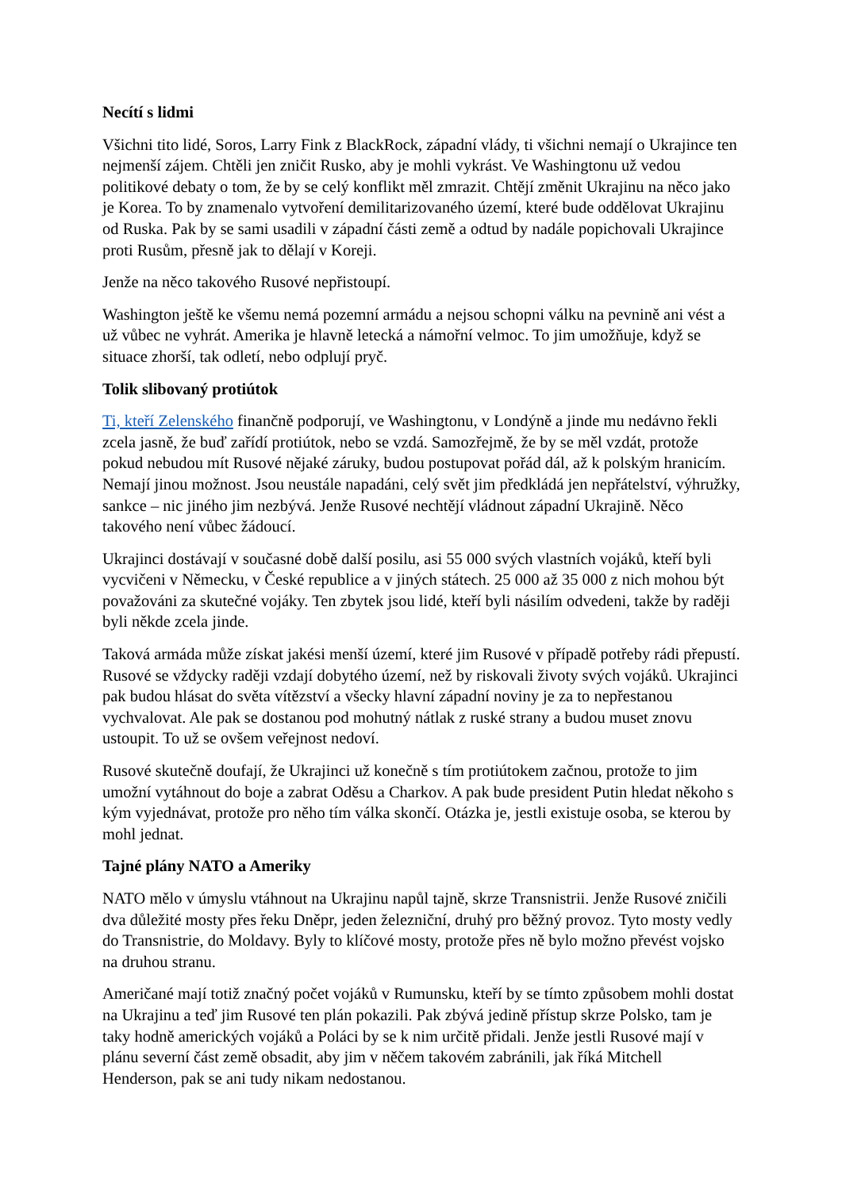Necítí s lidmi
Všichni tito lidé, Soros, Larry Fink z BlackRock, západní vlády, ti všichni nemají o Ukrajince ten nejmenší zájem. Chtěli jen zničit Rusko, aby je mohli vykrást. Ve Washingtonu už vedou politikové debaty o tom, že by se celý konflikt měl zmrazit. Chtějí změnit Ukrajinu na něco jako je Korea. To by znamenalo vytvoření demilitarizovaného území, které bude oddělovat Ukrajinu od Ruska. Pak by se sami usadili v západní části země a odtud by nadále popichovali Ukrajince proti Rusům, přesně jak to dělají v Koreji.
Jenže na něco takového Rusové nepřistoupí.
Washington ještě ke všemu nemá pozemní armádu a nejsou schopni válku na pevnině ani vést a už vůbec ne vyhrát. Amerika je hlavně letecká a námořní velmoc. To jim umožňuje, když se situace zhorší, tak odletí, nebo odplují pryč.
Tolik slibovaný protiútok
Ti, kteří Zelenského finančně podporují, ve Washingtonu, v Londýně a jinde mu nedávno řekli zcela jasně, že buď zařídí protiútok, nebo se vzdá. Samozřejmě, že by se měl vzdát, protože pokud nebudou mít Rusové nějaké záruky, budou postupovat pořád dál, až k polským hranicím. Nemají jinou možnost. Jsou neustále napadáni, celý svět jim předkládá jen nepřátelství, výhružky, sankce – nic jiného jim nezbývá. Jenže Rusové nechtějí vládnout západní Ukrajině. Něco takového není vůbec žádoucí.
Ukrajinci dostávají v současné době další posilu, asi 55 000 svých vlastních vojáků, kteří byli vycvičeni v Německu, v České republice a v jiných státech. 25 000 až 35 000 z nich mohou být považováni za skutečné vojáky. Ten zbytek jsou lidé, kteří byli násilím odvedeni, takže by raději byli někde zcela jinde.
Taková armáda může získat jakési menší území, které jim Rusové v případě potřeby rádi přepustí. Rusové se vždycky raději vzdají dobytého území, než by riskovali životy svých vojáků. Ukrajinci pak budou hlásat do světa vítězství a všecky hlavní západní noviny je za to nepřestanou vychvalovat. Ale pak se dostanou pod mohutný nátlak z ruské strany a budou muset znovu ustoupit. To už se ovšem veřejnost nedoví.
Rusové skutečně doufají, že Ukrajinci už konečně s tím protiútokem začnou, protože to jim umožní vytáhnout do boje a zabrat Oděsu a Charkov. A pak bude president Putin hledat někoho s kým vyjednávat, protože pro něho tím válka skončí. Otázka je, jestli existuje osoba, se kterou by mohl jednat.
Tajné plány NATO a Ameriky
NATO mělo v úmyslu vtáhnout na Ukrajinu napůl tajně, skrze Transnistrii. Jenže Rusové zničili dva důležité mosty přes řeku Dněpr, jeden železniční, druhý pro běžný provoz. Tyto mosty vedly do Transnistrie, do Moldavy. Byly to klíčové mosty, protože přes ně bylo možno převést vojsko na druhou stranu.
Američané mají totiž značný počet vojáků v Rumunsku, kteří by se tímto způsobem mohli dostat na Ukrajinu a teď jim Rusové ten plán pokazili. Pak zbývá jedině přístup skrze Polsko, tam je taky hodně amerických vojáků a Poláci by se k nim určitě přidali. Jenže jestli Rusové mají v plánu severní část země obsadit, aby jim v něčem takovém zabránili, jak říká Mitchell Henderson, pak se ani tudy nikam nedostanou.